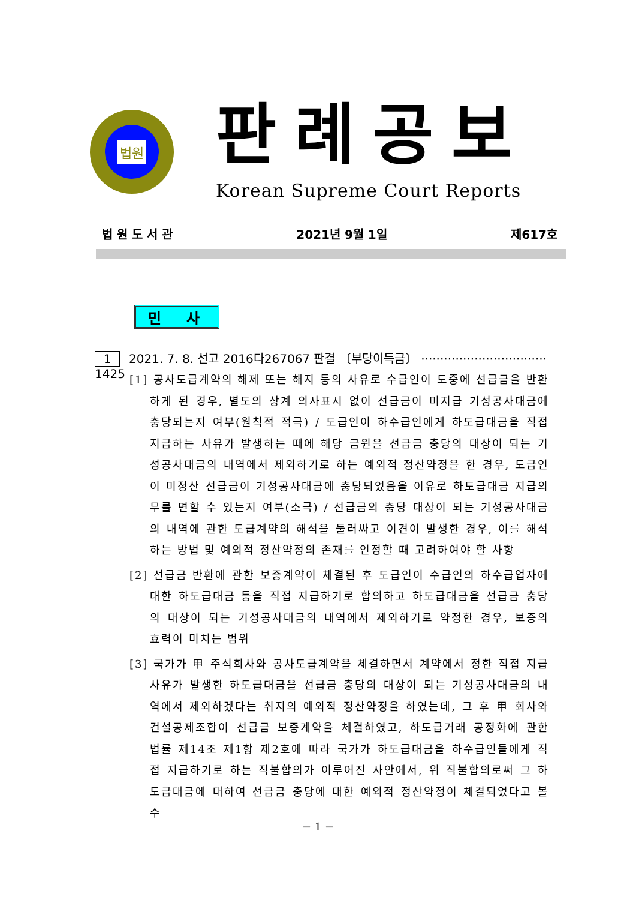법원
판례공보
Korean Supreme Court Reports
법 원 도 서 관 2021년 9월 1일 제617호
민 사
1 2021. 7. 8. 선고 2016다267067 판결 〔부당이득금〕 ································· 1425
[1] 공사도급계약의 해제 또는 해지 등의 사유로 수급인이 도중에 선급금을 반환하게 된 경우, 별도의 상계 의사표시 없이 선급금이 미지급 기성공사대금에 충당되는지 여부(원칙적 적극) / 도급인이 하수급인에게 하도급대금을 직접 지급하는 사유가 발생하는 때에 해당 금원을 선급금 충당의 대상이 되는 기성공사대금의 내역에서 제외하기로 하는 예외적 정산약정을 한 경우, 도급인이 미정산 선급금이 기성공사대금에 충당되었음을 이유로 하도급대금 지급의무를 면할 수 있는지 여부(소극) / 선급금의 충당 대상이 되는 기성공사대금의 내역에 관한 도급계약의 해석을 둘러싸고 이견이 발생한 경우, 이를 해석하는 방법 및 예외적 정산약정의 존재를 인정할 때 고려하여야 할 사항
[2] 선급금 반환에 관한 보증계약이 체결된 후 도급인이 수급인의 하수급업자에 대한 하도급대금 등을 직접 지급하기로 합의하고 하도급대금을 선급금 충당의 대상이 되는 기성공사대금의 내역에서 제외하기로 약정한 경우, 보증의 효력이 미치는 범위
[3] 국가가 甲 주식회사와 공사도급계약을 체결하면서 계약에서 정한 직접 지급사유가 발생한 하도급대금을 선급금 충당의 대상이 되는 기성공사대금의 내역에서 제외하겠다는 취지의 예외적 정산약정을 하였는데, 그 후 甲 회사와 건설공제조합이 선급금 보증계약을 체결하였고, 하도급거래 공정화에 관한 법률 제14조 제1항 제2호에 따라 국가가 하도급대금을 하수급인들에게 직접 지급하기로 하는 직불합의가 이루어진 사안에서, 위 직불합의로써 그 하도급대금에 대하여 선급금 충당에 대한 예외적 정산약정이 체결되었다고 볼 수
− 1 −